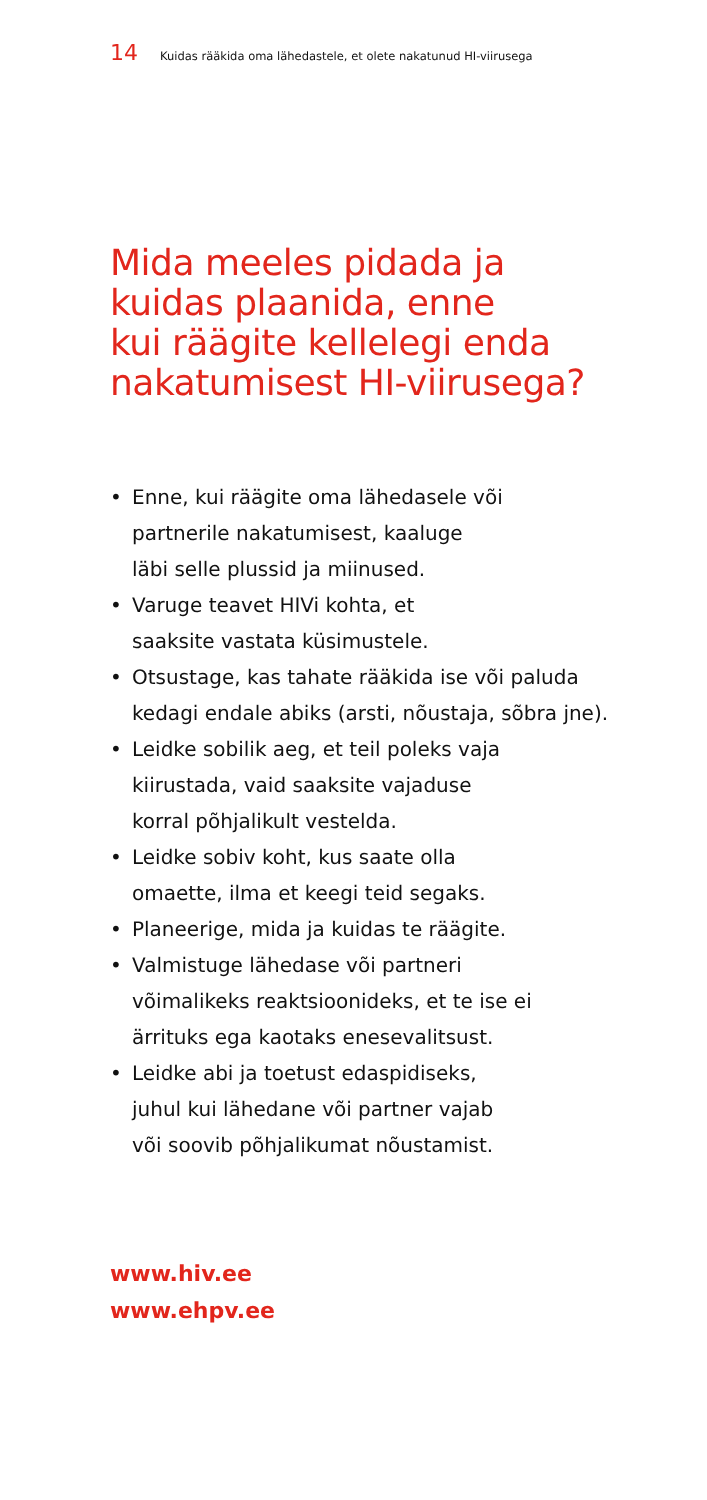14 Kuidas rääkida oma lähedastele, et olete nakatunud HI-viirusega
Mida meeles pidada ja
kuidas plaanida, enne
kui räägite kellelegi enda
nakatumisest HI-viirusega?
• Enne, kui räägite oma lähedasele või
partnerile nakatumisest, kaaluge
läbi selle plussid ja miinused.
• Varuge teavet HIVi kohta, et
saaksite vastata küsimustele.
• Otsustage, kas tahate rääkida ise või paluda
kedagi endale abiks (arsti, nõustaja, sõbra jne).
• Leidke sobilik aeg, et teil poleks vaja
kiirustada, vaid saaksite vajaduse
korral põhjalikult vestelda.
• Leidke sobiv koht, kus saate olla
omaette, ilma et keegi teid segaks.
• Planeerige, mida ja kuidas te räägite.
• Valmistuge lähedase või partneri
võimalikeks reaktsioonideks, et te ise ei
ärrituks ega kaotaks enesevalitsust.
• Leidke abi ja toetust edaspidiseks,
juhul kui lähedane või partner vajab
või soovib põhjalikumat nõustamist.
www.hiv.ee
www.ehpv.ee